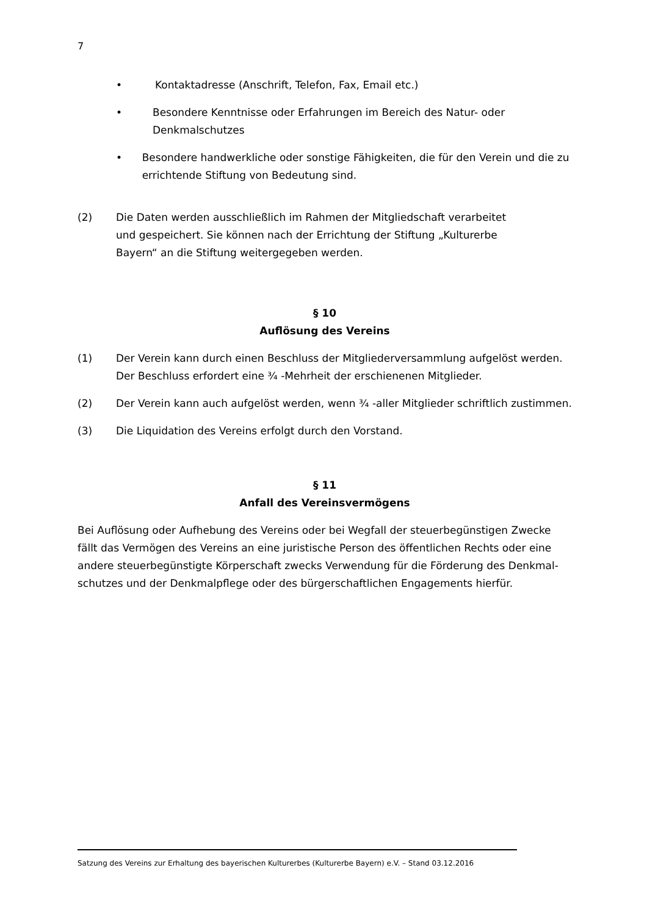7
• Kontaktadresse (Anschrift, Telefon, Fax, Email etc.)
• Besondere Kenntnisse oder Erfahrungen im Bereich des Natur- oder Denkmalschutzes
• Besondere handwerkliche oder sonstige Fähigkeiten, die für den Verein und die zu errichtende Stiftung von Bedeutung sind.
(2) Die Daten werden ausschließlich im Rahmen der Mitgliedschaft verarbeitet und gespeichert. Sie können nach der Errichtung der Stiftung „Kulturerbe Bayern“ an die Stiftung weitergegeben werden.
§ 10
Auflösung des Vereins
(1) Der Verein kann durch einen Beschluss der Mitgliederversammlung aufgelöst werden. Der Beschluss erfordert eine ¾ -Mehrheit der erschienenen Mitglieder.
(2) Der Verein kann auch aufgelöst werden, wenn ¾ -aller Mitglieder schriftlich zustimmen.
(3) Die Liquidation des Vereins erfolgt durch den Vorstand.
§ 11
Anfall des Vereinsvermögens
Bei Auflösung oder Aufhebung des Vereins oder bei Wegfall der steuerbegünstigen Zwecke fällt das Vermögen des Vereins an eine juristische Person des öffentlichen Rechts oder eine andere steuerbegünstigte Körperschaft zwecks Verwendung für die Förderung des Denkmal-schutzes und der Denkmalpflege oder des bürgerschaftlichen Engagements hierfür.
Satzung des Vereins zur Erhaltung des bayerischen Kulturerbes (Kulturerbe Bayern) e.V. – Stand 03.12.2016